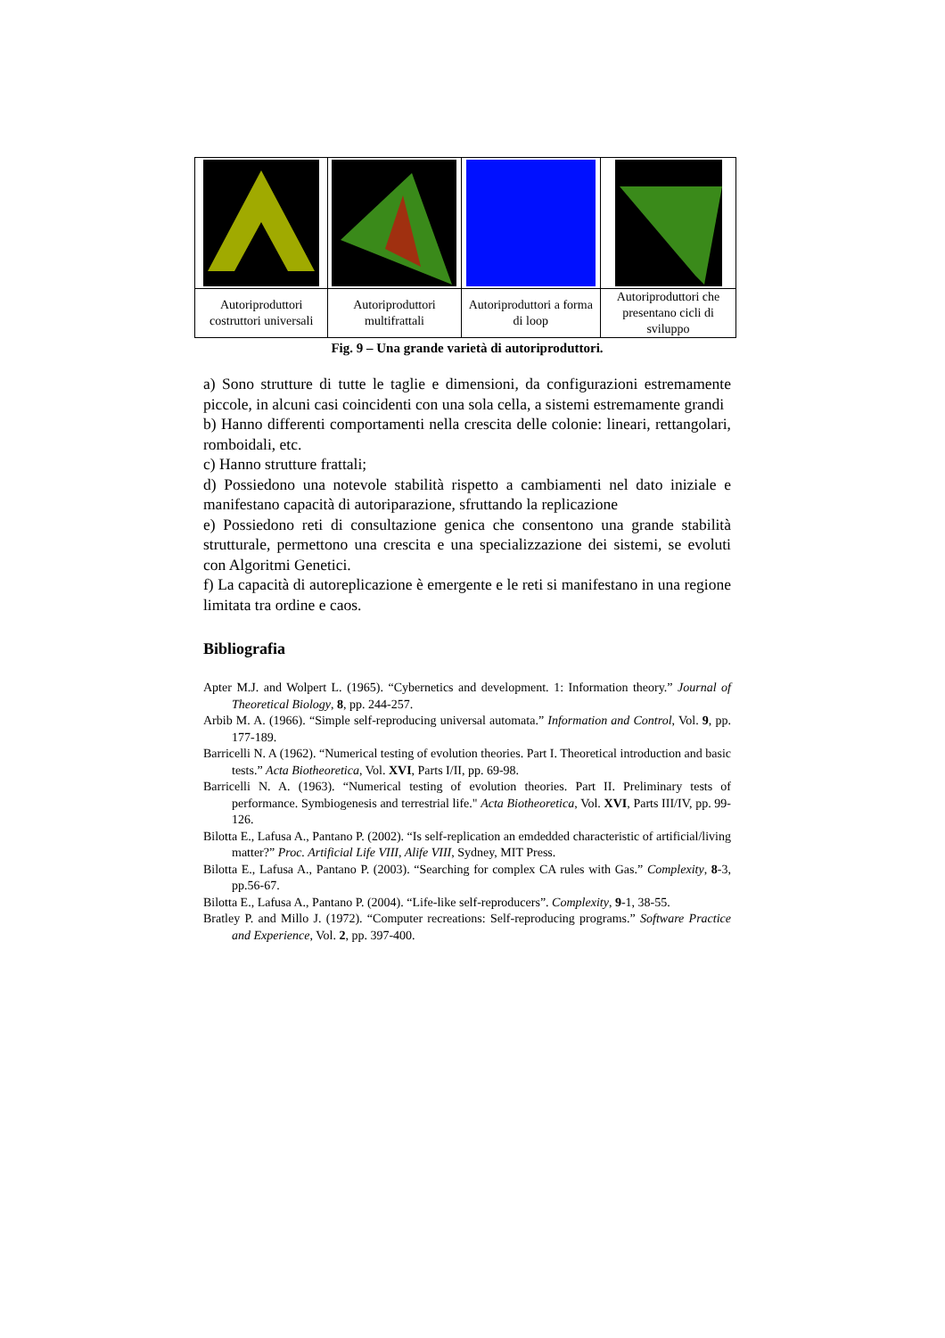| Autoriproduttori costruttori universali | Autoriproduttori multifrattali | Autoriproduttori a forma di loop | Autoriproduttori che presentano cicli di sviluppo |
Fig. 9 – Una grande varietà di autoriproduttori.
a) Sono strutture di tutte le taglie e dimensioni, da configurazioni estremamente piccole, in alcuni casi coincidenti con una sola cella, a sistemi estremamente grandi
b) Hanno differenti comportamenti nella crescita delle colonie: lineari, rettangolari, romboidali, etc.
c) Hanno strutture frattali;
d) Possiedono una notevole stabilità rispetto a cambiamenti nel dato iniziale e manifestano capacità di autoriparazione, sfruttando la replicazione
e) Possiedono reti di consultazione genica che consentono una grande stabilità strutturale, permettono una crescita e una specializzazione dei sistemi, se evoluti con Algoritmi Genetici.
f) La capacità di autoreplicazione è emergente e le reti si manifestano in una regione limitata tra ordine e caos.
Bibliografia
Apter M.J. and Wolpert L. (1965). “Cybernetics and development. 1: Information theory.” Journal of Theoretical Biology, 8, pp. 244-257.
Arbib M. A. (1966). “Simple self-reproducing universal automata.” Information and Control, Vol. 9, pp. 177-189.
Barricelli N. A (1962). “Numerical testing of evolution theories. Part I. Theoretical introduction and basic tests.” Acta Biotheoretica, Vol. XVI, Parts I/II, pp. 69-98.
Barricelli N. A. (1963). “Numerical testing of evolution theories. Part II. Preliminary tests of performance. Symbiogenesis and terrestrial life." Acta Biotheoretica, Vol. XVI, Parts III/IV, pp. 99-126.
Bilotta E., Lafusa A., Pantano P. (2002). “Is self-replication an emdedded characteristic of artificial/living matter?” Proc. Artificial Life VIII, Alife VIII, Sydney, MIT Press.
Bilotta E., Lafusa A., Pantano P. (2003). “Searching for complex CA rules with Gas.” Complexity, 8-3, pp.56-67.
Bilotta E., Lafusa A., Pantano P. (2004). “Life-like self-reproducers”. Complexity, 9-1, 38-55.
Bratley P. and Millo J. (1972). “Computer recreations: Self-reproducing programs.” Software Practice and Experience, Vol. 2, pp. 397-400.